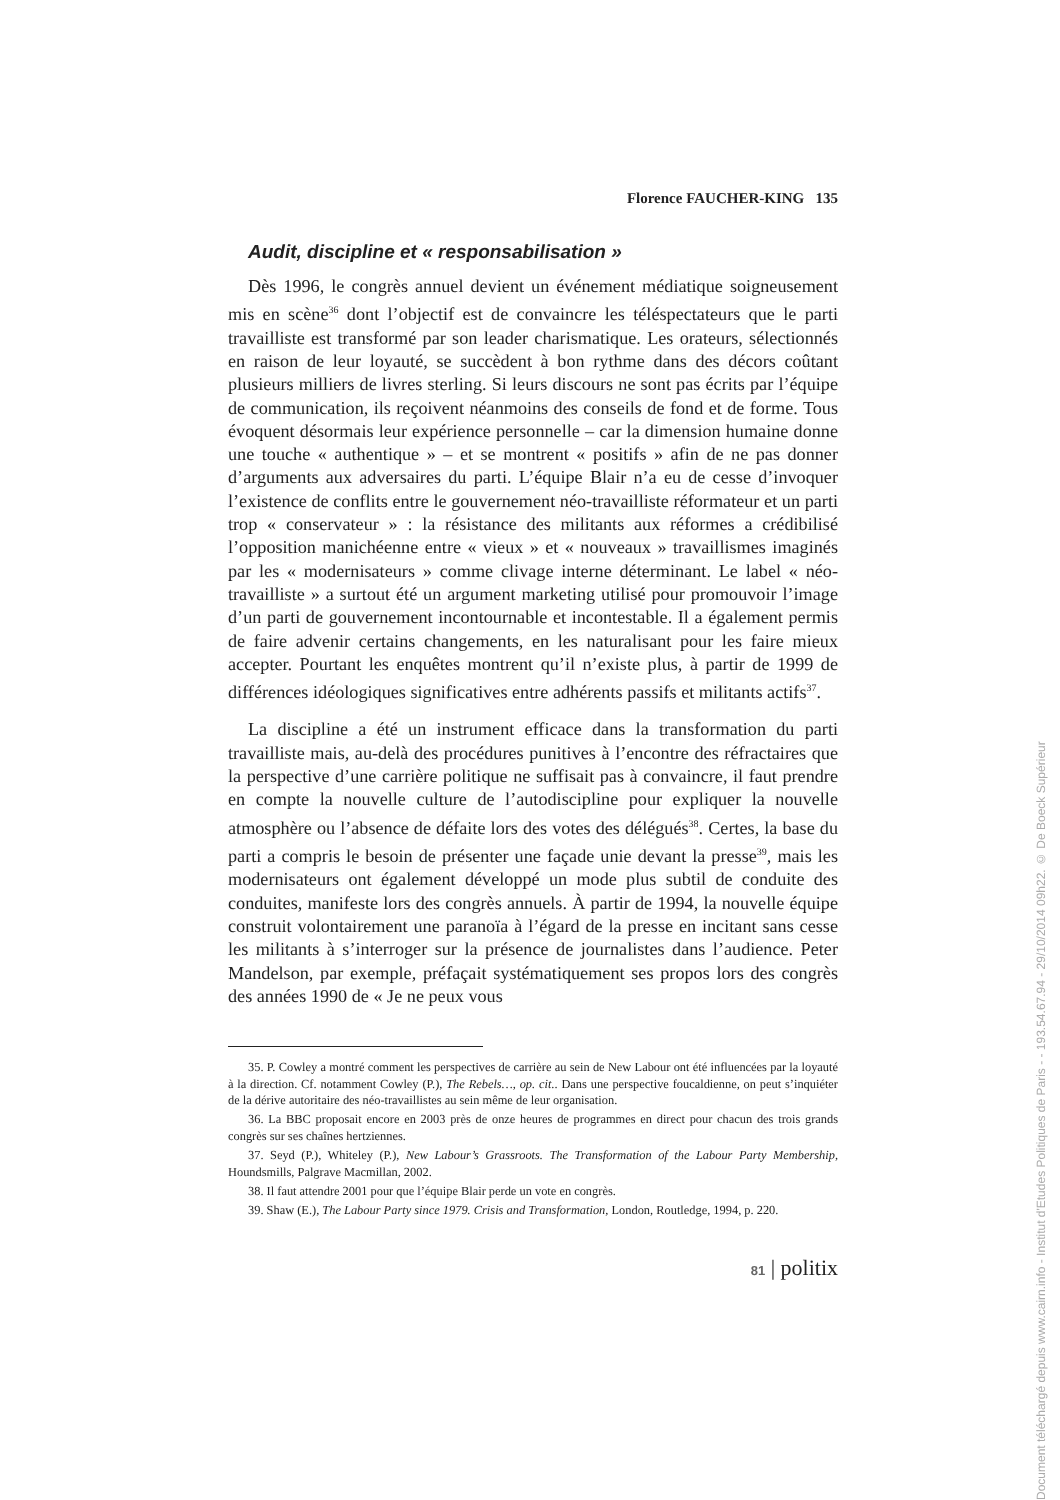Florence FAUCHER-KING 135
Audit, discipline et « responsabilisation »
Dès 1996, le congrès annuel devient un événement médiatique soigneusement mis en scène<sup>36</sup> dont l’objectif est de convaincre les téléspectateurs que le parti travailliste est transformé par son leader charismatique. Les orateurs, sélectionnés en raison de leur loyauté, se succèdent à bon rythme dans des décors coûtant plusieurs milliers de livres sterling. Si leurs discours ne sont pas écrits par l’équipe de communication, ils reçoivent néanmoins des conseils de fond et de forme. Tous évoquent désormais leur expérience personnelle – car la dimension humaine donne une touche « authentique » – et se montrent « positifs » afin de ne pas donner d’arguments aux adversaires du parti. L’équipe Blair n’a eu de cesse d’invoquer l’existence de conflits entre le gouvernement néo-travailliste réformateur et un parti trop « conservateur » : la résistance des militants aux réformes a crédibilisé l’opposition manichéenne entre « vieux » et « nouveaux » travaillismes imaginés par les « modernisateurs » comme clivage interne déterminant. Le label « néo-travailliste » a surtout été un argument marketing utilisé pour promouvoir l’image d’un parti de gouvernement incontournable et incontestable. Il a également permis de faire advenir certains changements, en les naturalisant pour les faire mieux accepter. Pourtant les enquêtes montrent qu’il n’existe plus, à partir de 1999 de différences idéologiques significatives entre adhérents passifs et militants actifs<sup>37</sup>.
La discipline a été un instrument efficace dans la transformation du parti travailliste mais, au-delà des procédures punitives à l’encontre des réfractaires que la perspective d’une carrière politique ne suffisait pas à convaincre, il faut prendre en compte la nouvelle culture de l’autodiscipline pour expliquer la nouvelle atmosphère ou l’absence de défaite lors des votes des délégués<sup>38</sup>. Certes, la base du parti a compris le besoin de présenter une façade unie devant la presse<sup>39</sup>, mais les modernisateurs ont également développé un mode plus subtil de conduite des conduites, manifeste lors des congrès annuels. À partir de 1994, la nouvelle équipe construit volontairement une paranoïa à l’égard de la presse en incitant sans cesse les militants à s’interroger sur la présence de journalistes dans l’audience. Peter Mandelson, par exemple, préfaçait systématiquement ses propos lors des congrès des années 1990 de « Je ne peux vous
35. P. Cowley a montré comment les perspectives de carrière au sein de New Labour ont été influencées par la loyauté à la direction. Cf. notamment Cowley (P.), The Rebels…, op. cit.. Dans une perspective foucaldienne, on peut s’inquiéter de la dérive autoritaire des néo-travaillistes au sein même de leur organisation.
36. La BBC proposait encore en 2003 près de onze heures de programmes en direct pour chacun des trois grands congrès sur ses chaînes hertziennes.
37. Seyd (P.), Whiteley (P.), New Labour’s Grassroots. The Transformation of the Labour Party Membership, Houndsmills, Palgrave Macmillan, 2002.
38. Il faut attendre 2001 pour que l’équipe Blair perde un vote en congrès.
39. Shaw (E.), The Labour Party since 1979. Crisis and Transformation, London, Routledge, 1994, p. 220.
81 | politix
Document téléchargé depuis www.cairn.info - Institut d'Etudes Politiques de Paris - - 193.54.67.94 - 29/10/2014 09h22. © De Boeck Supérieur